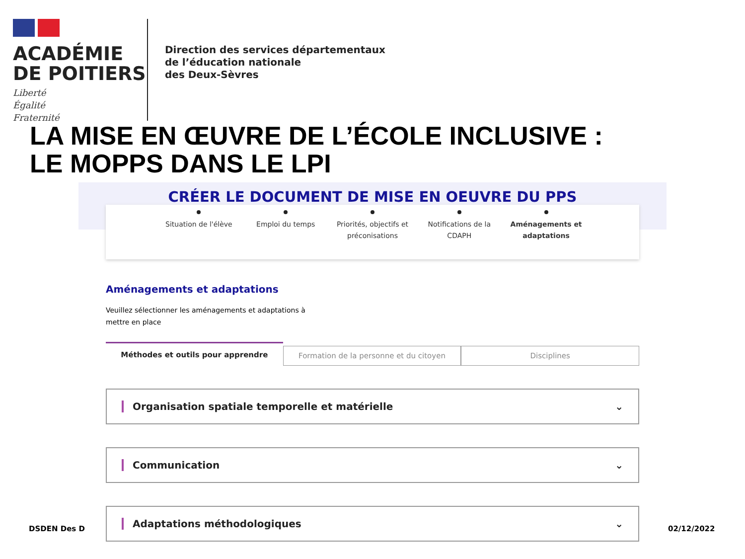ACADÉMIE
DE POITIERS
Liberté
Égalité
Fraternité
Direction des services départementaux
de l’éducation nationale
des Deux-Sèvres
LA MISE EN ŒUVRE DE L’ÉCOLE INCLUSIVE :
LE MOPPS DANS LE LPI
CRÉER LE DOCUMENT DE MISE EN OEUVRE DU PPS
Situation de l'élève Emploi du temps Priorités, objectifs et préconisations
Notifications de la CDAPH Aménagements et adaptations
Aménagements et adaptations
Veuillez sélectionner les aménagements et adaptations à mettre en place
Méthodes et outils pour apprendre
Formation de la personne et du citoyen
Disciplines
Organisation spatiale temporelle et matérielle ⌄
Communication ⌄
Adaptations méthodologiques ⌄
DSDEN Des D 02/12/2022